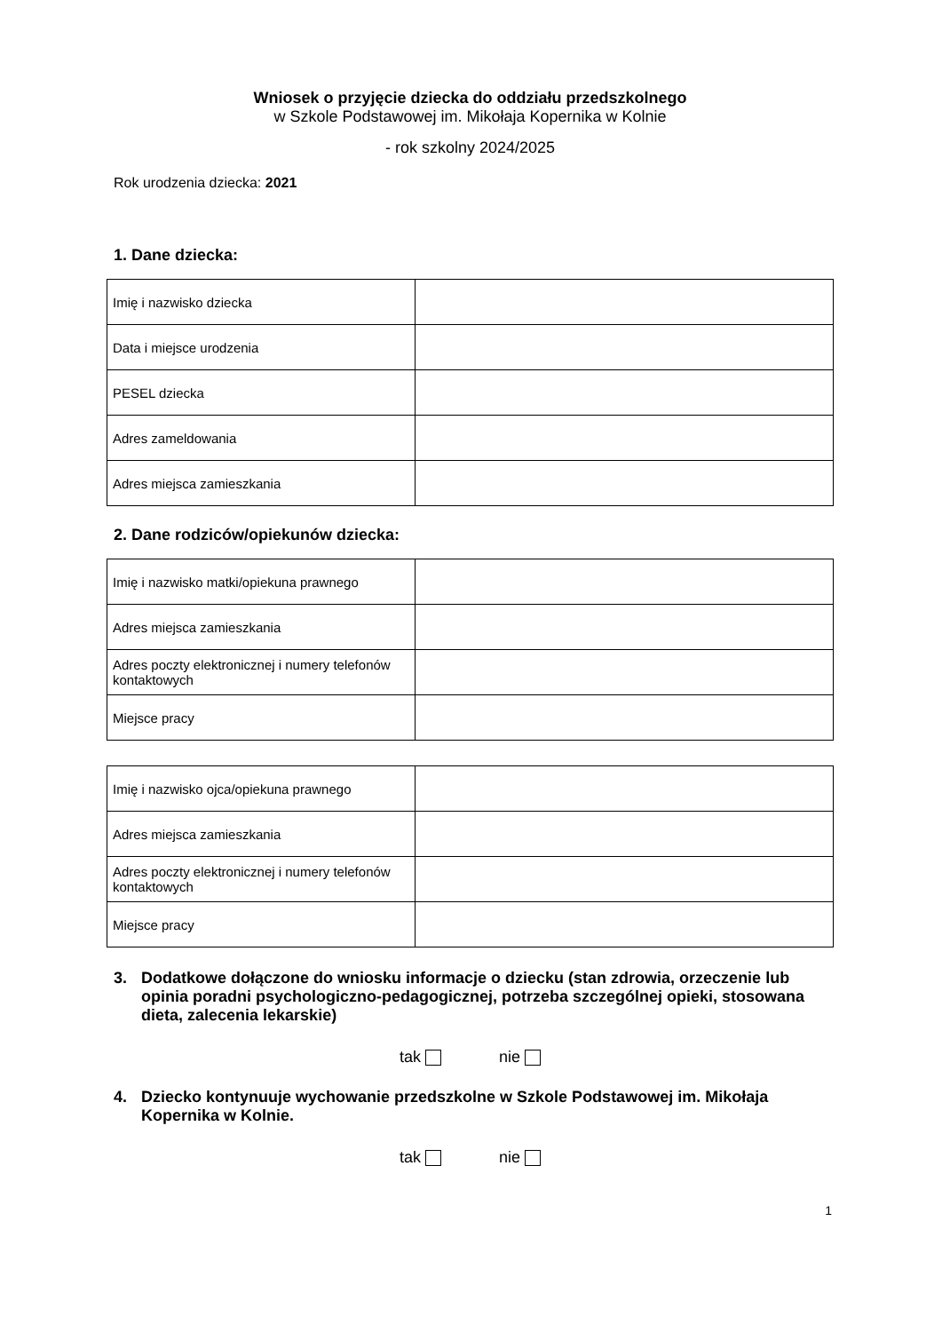Wniosek o przyjęcie dziecka do oddziału przedszkolnego
w Szkole Podstawowej im. Mikołaja Kopernika w Kolnie
- rok szkolny 2024/2025
Rok urodzenia dziecka: 2021
1. Dane dziecka:
| Imię i nazwisko dziecka | |
| Data i miejsce urodzenia | |
| PESEL dziecka | |
| Adres zameldowania | |
| Adres miejsca zamieszkania | |
2. Dane rodziców/opiekunów dziecka:
| Imię i nazwisko matki/opiekuna prawnego | |
| Adres miejsca zamieszkania | |
| Adres poczty elektronicznej i numery telefonów kontaktowych | |
| Miejsce pracy | |
| Imię i nazwisko ojca/opiekuna prawnego | |
| Adres miejsca zamieszkania | |
| Adres poczty elektronicznej i numery telefonów kontaktowych | |
| Miejsce pracy | |
3. Dodatkowe dołączone do wniosku informacje o dziecku (stan zdrowia, orzeczenie lub opinia poradni psychologiczno-pedagogicznej, potrzeba szczególnej opieki, stosowana dieta, zalecenia lekarskie)
tak nie
4. Dziecko kontynuuje wychowanie przedszkolne w Szkole Podstawowej im. Mikołaja Kopernika w Kolnie.
tak nie
1